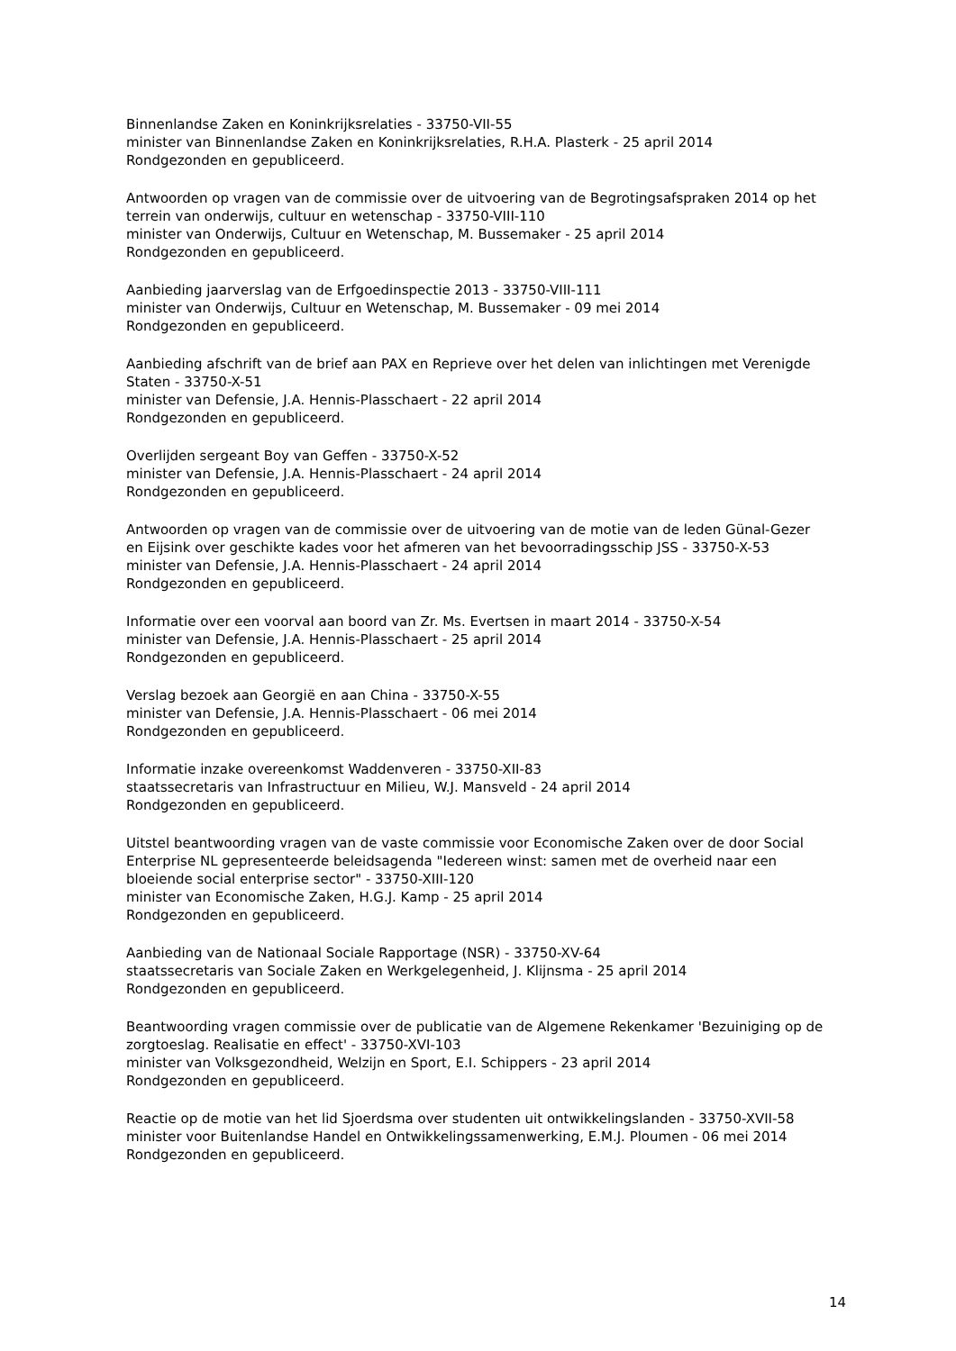Binnenlandse Zaken en Koninkrijksrelaties - 33750-VII-55
minister van Binnenlandse Zaken en Koninkrijksrelaties, R.H.A. Plasterk - 25 april 2014
Rondgezonden en gepubliceerd.
Antwoorden op vragen van de commissie over de uitvoering van de Begrotingsafspraken 2014 op het terrein van onderwijs, cultuur en wetenschap - 33750-VIII-110
minister van Onderwijs, Cultuur en Wetenschap, M. Bussemaker - 25 april 2014
Rondgezonden en gepubliceerd.
Aanbieding jaarverslag van de Erfgoedinspectie 2013 - 33750-VIII-111
minister van Onderwijs, Cultuur en Wetenschap, M. Bussemaker - 09 mei 2014
Rondgezonden en gepubliceerd.
Aanbieding afschrift van de brief aan PAX en Reprieve over het delen van inlichtingen met Verenigde Staten - 33750-X-51
minister van Defensie, J.A. Hennis-Plasschaert - 22 april 2014
Rondgezonden en gepubliceerd.
Overlijden sergeant Boy van Geffen - 33750-X-52
minister van Defensie, J.A. Hennis-Plasschaert - 24 april 2014
Rondgezonden en gepubliceerd.
Antwoorden op vragen van de commissie over de uitvoering van de motie van de leden Günal-Gezer en Eijsink over geschikte kades voor het afmeren van het bevoorradingsschip JSS - 33750-X-53
minister van Defensie, J.A. Hennis-Plasschaert - 24 april 2014
Rondgezonden en gepubliceerd.
Informatie over een voorval aan boord van Zr. Ms. Evertsen in maart 2014 - 33750-X-54
minister van Defensie, J.A. Hennis-Plasschaert - 25 april 2014
Rondgezonden en gepubliceerd.
Verslag bezoek aan Georgië en aan China - 33750-X-55
minister van Defensie, J.A. Hennis-Plasschaert - 06 mei 2014
Rondgezonden en gepubliceerd.
Informatie inzake overeenkomst Waddenveren - 33750-XII-83
staatssecretaris van Infrastructuur en Milieu, W.J. Mansveld - 24 april 2014
Rondgezonden en gepubliceerd.
Uitstel beantwoording vragen van de vaste commissie voor Economische Zaken over de door Social Enterprise NL gepresenteerde beleidsagenda "Iedereen winst: samen met de overheid naar een bloeiende social enterprise sector" - 33750-XIII-120
minister van Economische Zaken, H.G.J. Kamp - 25 april 2014
Rondgezonden en gepubliceerd.
Aanbieding van de Nationaal Sociale Rapportage (NSR) - 33750-XV-64
staatssecretaris van Sociale Zaken en Werkgelegenheid, J. Klijnsma - 25 april 2014
Rondgezonden en gepubliceerd.
Beantwoording vragen commissie over de publicatie van de Algemene Rekenkamer 'Bezuiniging op de zorgtoeslag. Realisatie en effect' - 33750-XVI-103
minister van Volksgezondheid, Welzijn en Sport, E.I. Schippers - 23 april 2014
Rondgezonden en gepubliceerd.
Reactie op de motie van het lid Sjoerdsma over studenten uit ontwikkelingslanden - 33750-XVII-58
minister voor Buitenlandse Handel en Ontwikkelingssamenwerking, E.M.J. Ploumen - 06 mei 2014
Rondgezonden en gepubliceerd.
14